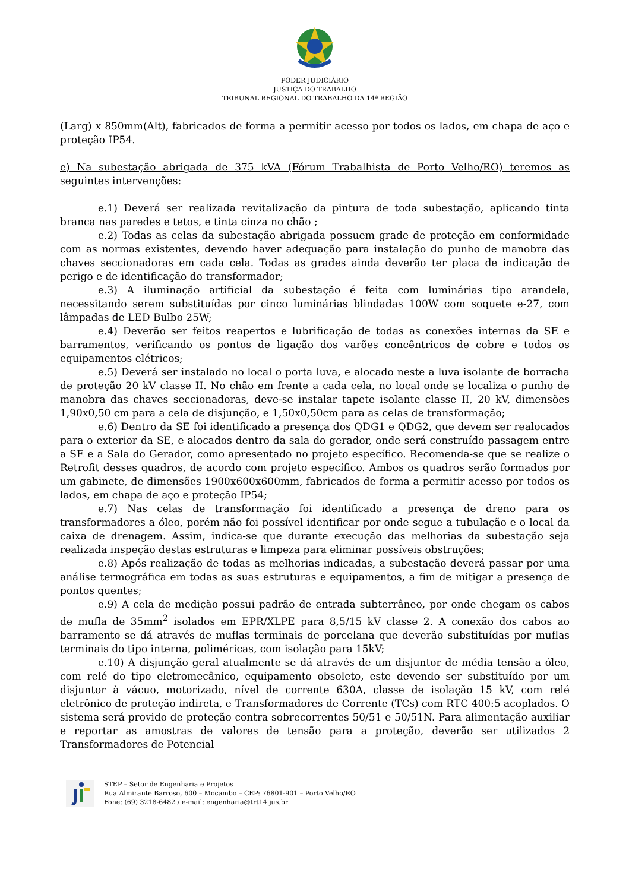PODER JUDICIÁRIO
JUSTIÇA DO TRABALHO
TRIBUNAL REGIONAL DO TRABALHO DA 14ª REGIÃO
(Larg) x 850mm(Alt), fabricados de forma a permitir acesso por todos os lados, em chapa de aço e proteção IP54.
e) Na subestação abrigada de 375 kVA (Fórum Trabalhista de Porto Velho/RO) teremos as seguintes intervenções:
e.1) Deverá ser realizada revitalização da pintura de toda subestação, aplicando tinta branca nas paredes e tetos, e tinta cinza no chão ;
e.2) Todas as celas da subestação abrigada possuem grade de proteção em conformidade com as normas existentes, devendo haver adequação para instalação do punho de manobra das chaves seccionadoras em cada cela. Todas as grades ainda deverão ter placa de indicação de perigo e de identificação do transformador;
e.3) A iluminação artificial da subestação é feita com luminárias tipo arandela, necessitando serem substituídas por cinco luminárias blindadas 100W com soquete e-27, com lâmpadas de LED Bulbo 25W;
e.4) Deverão ser feitos reapertos e lubrificação de todas as conexões internas da SE e barramentos, verificando os pontos de ligação dos varões concêntricos de cobre e todos os equipamentos elétricos;
e.5) Deverá ser instalado no local o porta luva, e alocado neste a luva isolante de borracha de proteção 20 kV classe II. No chão em frente a cada cela, no local onde se localiza o punho de manobra das chaves seccionadoras, deve-se instalar tapete isolante classe II, 20 kV, dimensões 1,90x0,50 cm para a cela de disjunção, e 1,50x0,50cm para as celas de transformação;
e.6) Dentro da SE foi identificado a presença dos QDG1 e QDG2, que devem ser realocados para o exterior da SE, e alocados dentro da sala do gerador, onde será construído passagem entre a SE e a Sala do Gerador, como apresentado no projeto específico. Recomenda-se que se realize o Retrofit desses quadros, de acordo com projeto específico. Ambos os quadros serão formados por um gabinete, de dimensões 1900x600x600mm, fabricados de forma a permitir acesso por todos os lados, em chapa de aço e proteção IP54;
e.7) Nas celas de transformação foi identificado a presença de dreno para os transformadores a óleo, porém não foi possível identificar por onde segue a tubulação e o local da caixa de drenagem. Assim, indica-se que durante execução das melhorias da subestação seja realizada inspeção destas estruturas e limpeza para eliminar possíveis obstruções;
e.8) Após realização de todas as melhorias indicadas, a subestação deverá passar por uma análise termográfica em todas as suas estruturas e equipamentos, a fim de mitigar a presença de pontos quentes;
e.9) A cela de medição possui padrão de entrada subterrâneo, por onde chegam os cabos de mufla de 35mm<sup>2</sup> isolados em EPR/XLPE para 8,5/15 kV classe 2. A conexão dos cabos ao barramento se dá através de muflas terminais de porcelana que deverão substituídas por muflas terminais do tipo interna, poliméricas, com isolação para 15kV;
e.10) A disjunção geral atualmente se dá através de um disjuntor de média tensão a óleo, com relé do tipo eletromecânico, equipamento obsoleto, este devendo ser substituído por um disjuntor à vácuo, motorizado, nível de corrente 630A, classe de isolação 15 kV, com relé eletrônico de proteção indireta, e Transformadores de Corrente (TCs) com RTC 400:5 acoplados. O sistema será provido de proteção contra sobrecorrentes 50/51 e 50/51N. Para alimentação auxiliar e reportar as amostras de valores de tensão para a proteção, deverão ser utilizados 2 Transformadores de Potencial
STEP – Setor de Engenharia e Projetos
Rua Almirante Barroso, 600 – Mocambo – CEP: 76801-901 – Porto Velho/RO
Fone: (69) 3218-6482 / e-mail: engenharia@trt14.jus.br